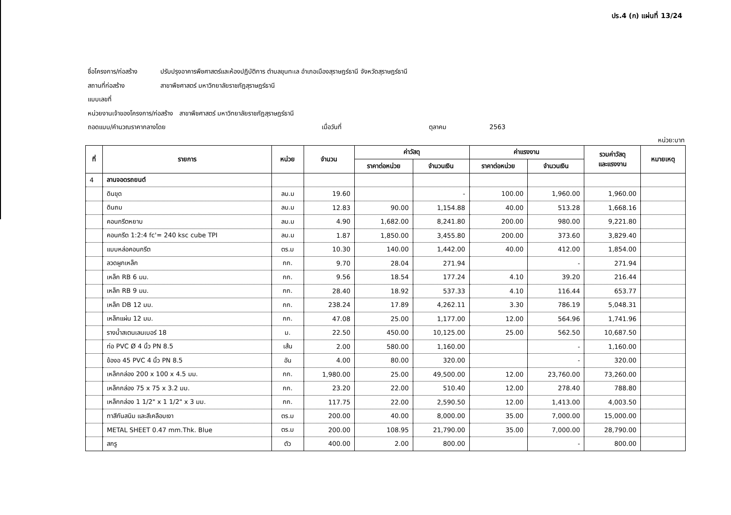ปร.4 (ก) แผ่นที่ 13/24
ชื่อโครงการ/ก่อสร้าง ปรับปรุงอาคารพืชศาสตร์และห้องปฏิบัติการ ตำบลขุนทะเล อำเภอเมืองสุราษฎร์ธานี จังหวัดสุราษฎร์ธานี
สถานที่ก่อสร้าง สาขาพืชศาสตร์ มหาวิทยาลัยราชภัฏสุราษฎร์ธานี
แบบเลขที่
หน่วยงานเจ้าของโครงการ/ก่อสร้าง สาขาพืชศาสตร์ มหาวิทยาลัยราชภัฏสุราษฎร์ธานี
ถอดแบบ/คำนวณราคากลางโดย เมื่อวันที่ ตุลาคม 2563
หน่วย:บาท
| ที่ | รายการ | หน่วย | จำนวน | ค่าวัสดุ | | ค่าแรงงาน | | รวมค่าวัสดุ และแรงงาน | หมายเหตุ |
| --- | --- | --- | --- | --- | --- | --- | --- | --- | --- |
| | | | | ราคาต่อหน่วย | จำนวนเงิน | ราคาต่อหน่วย | จำนวนเงิน | | |
| 4 | ลานจอดรถยนต์ | | | | | | | | |
| | ดินขุด | ลบ.ม | 19.60 | | - | 100.00 | 1,960.00 | 1,960.00 | |
| | ดินถม | ลบ.ม | 12.83 | 90.00 | 1,154.88 | 40.00 | 513.28 | 1,668.16 | |
| | คอนกรีตหยาบ | ลบ.ม | 4.90 | 1,682.00 | 8,241.80 | 200.00 | 980.00 | 9,221.80 | |
| | คอนกรีต 1:2:4 fc'= 240 ksc cube TPI | ลบ.ม | 1.87 | 1,850.00 | 3,455.80 | 200.00 | 373.60 | 3,829.40 | |
| | แบบหล่อคอนกรีต | ตร.ม | 10.30 | 140.00 | 1,442.00 | 40.00 | 412.00 | 1,854.00 | |
| | ลวดผูกเหล็ก | กก. | 9.70 | 28.04 | 271.94 | | - | 271.94 | |
| | เหล็ก RB 6 มม. | กก. | 9.56 | 18.54 | 177.24 | 4.10 | 39.20 | 216.44 | |
| | เหล็ก RB 9 มม. | กก. | 28.40 | 18.92 | 537.33 | 4.10 | 116.44 | 653.77 | |
| | เหล็ก DB 12 มม. | กก. | 238.24 | 17.89 | 4,262.11 | 3.30 | 786.19 | 5,048.31 | |
| | เหล็กแผ่น 12 มม. | กก. | 47.08 | 25.00 | 1,177.00 | 12.00 | 564.96 | 1,741.96 | |
| | รางน้ำสเตนเลนเบอร์ 18 | ม. | 22.50 | 450.00 | 10,125.00 | 25.00 | 562.50 | 10,687.50 | |
| | ท่อ PVC Ø 4 นิ้ว PN 8.5 | เส้น | 2.00 | 580.00 | 1,160.00 | | - | 1,160.00 | |
| | ข้องอ 45 PVC 4 นิ้ว PN 8.5 | อัน | 4.00 | 80.00 | 320.00 | | - | 320.00 | |
| | เหล็กกล่อง 200 x 100 x 4.5 มม. | กก. | 1,980.00 | 25.00 | 49,500.00 | 12.00 | 23,760.00 | 73,260.00 | |
| | เหล็กกล่อง 75 x 75 x 3.2 มม. | กก. | 23.20 | 22.00 | 510.40 | 12.00 | 278.40 | 788.80 | |
| | เหล็กกล่อง 1 1/2" x 1 1/2" x 3 มม. | กก. | 117.75 | 22.00 | 2,590.50 | 12.00 | 1,413.00 | 4,003.50 | |
| | ทาสีกันสนิม และสีเคลือบเงา | ตร.ม | 200.00 | 40.00 | 8,000.00 | 35.00 | 7,000.00 | 15,000.00 | |
| | METAL SHEET 0.47 mm.Thk. Blue | ตร.ม | 200.00 | 108.95 | 21,790.00 | 35.00 | 7,000.00 | 28,790.00 | |
| | สกรู | ตัว | 400.00 | 2.00 | 800.00 | | - | 800.00 | |